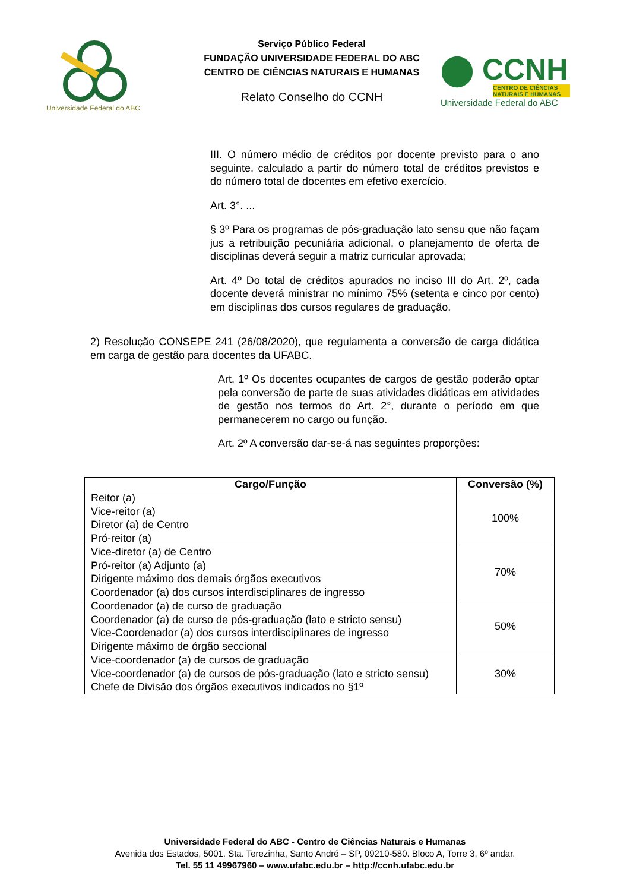Universidade Federal do ABC
Serviço Público Federal
FUNDAÇÃO UNIVERSIDADE FEDERAL DO ABC
CENTRO DE CIÊNCIAS NATURAIS E HUMANAS
Relato Conselho do CCNH
⬤ CCNH
CENTRO DE CIÊNCIAS NATURAIS E HUMANAS
Universidade Federal do ABC
III. O número médio de créditos por docente previsto para o ano seguinte, calculado a partir do número total de créditos previstos e do número total de docentes em efetivo exercício.
Art. 3°. ...
§ 3º Para os programas de pós-graduação lato sensu que não façam jus a retribuição pecuniária adicional, o planejamento de oferta de disciplinas deverá seguir a matriz curricular aprovada;
Art. 4º Do total de créditos apurados no inciso III do Art. 2º, cada docente deverá ministrar no mínimo 75% (setenta e cinco por cento) em disciplinas dos cursos regulares de graduação.
2) Resolução CONSEPE 241 (26/08/2020), que regulamenta a conversão de carga didática em carga de gestão para docentes da UFABC.
Art. 1º Os docentes ocupantes de cargos de gestão poderão optar pela conversão de parte de suas atividades didáticas em atividades de gestão nos termos do Art. 2°, durante o período em que permanecerem no cargo ou função.
Art. 2º A conversão dar-se-á nas seguintes proporções:
| Cargo/Função | Conversão (%) |
| --- | --- |
| Reitor (a) Vice-reitor (a) Diretor (a) de Centro Pró-reitor (a) | 100% |
| Vice-diretor (a) de Centro Pró-reitor (a) Adjunto (a) Dirigente máximo dos demais órgãos executivos Coordenador (a) dos cursos interdisciplinares de ingresso | 70% |
| Coordenador (a) de curso de graduação Coordenador (a) de curso de pós-graduação (lato e stricto sensu) Vice-Coordenador (a) dos cursos interdisciplinares de ingresso Dirigente máximo de órgão seccional | 50% |
| Vice-coordenador (a) de cursos de graduação Vice-coordenador (a) de cursos de pós-graduação (lato e stricto sensu) Chefe de Divisão dos órgãos executivos indicados no §1º | 30% |
Universidade Federal do ABC - Centro de Ciências Naturais e Humanas
Avenida dos Estados, 5001. Sta. Terezinha, Santo André – SP, 09210-580. Bloco A, Torre 3, 6º andar.
Tel. 55 11 49967960 – www.ufabc.edu.br – http://ccnh.ufabc.edu.br